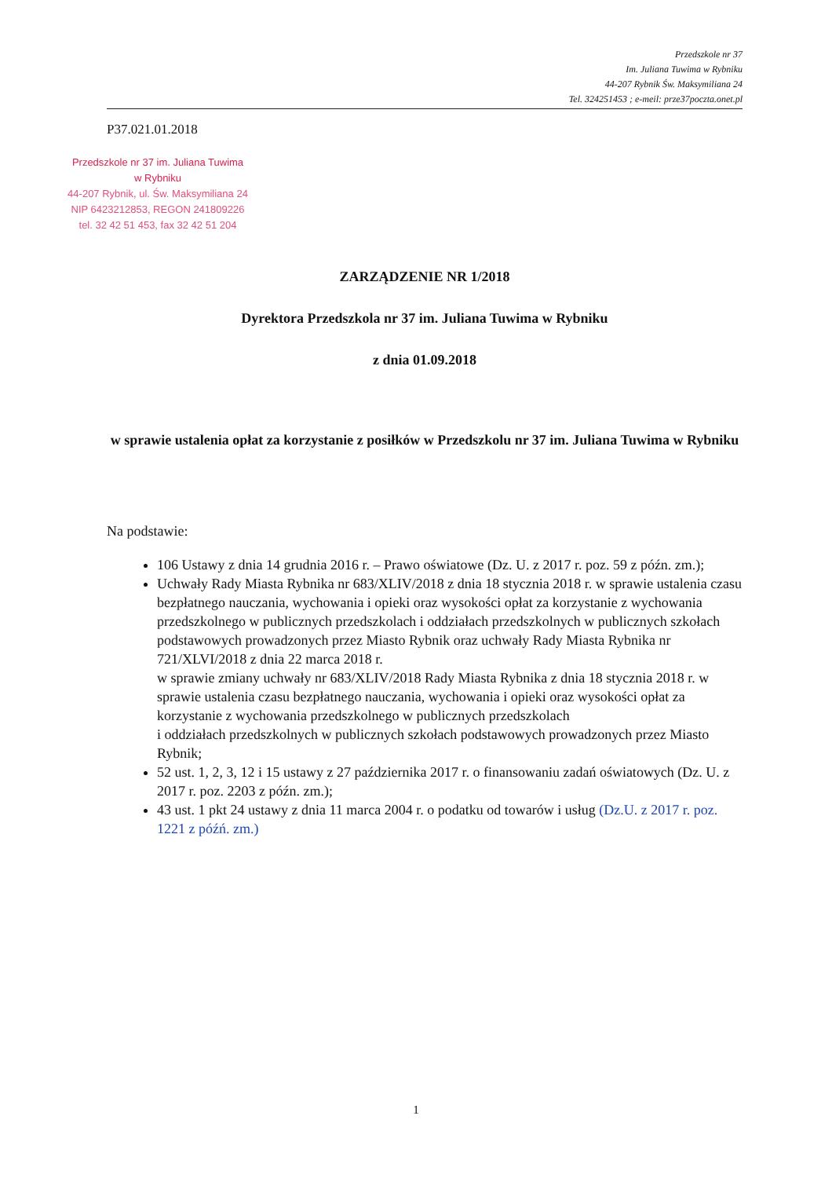Przedszkole nr 37
Im. Juliana Tuwima w Rybniku
44-207 Rybnik Św. Maksymiliana 24
Tel. 324251453 ; e-meil: prze37poczta.onet.pl
P37.021.01.2018
Przedszkole nr 37 im. Juliana Tuwima
w Rybniku
44-207 Rybnik, ul. Św. Maksymiliana 24
NIP 6423212853, REGON 241809226
tel. 32 42 51 453, fax 32 42 51 204
ZARZĄDZENIE NR 1/2018
Dyrektora Przedszkola nr 37 im. Juliana Tuwima w Rybniku
z dnia 01.09.2018
w sprawie ustalenia opłat za korzystanie z posiłków w Przedszkolu nr 37 im. Juliana Tuwima w Rybniku
Na podstawie:
106 Ustawy z dnia 14 grudnia 2016 r. – Prawo oświatowe (Dz. U. z 2017 r. poz. 59 z późn. zm.);
Uchwały Rady Miasta Rybnika nr 683/XLIV/2018 z dnia 18 stycznia 2018 r. w sprawie ustalenia czasu bezpłatnego nauczania, wychowania i opieki oraz wysokości opłat za korzystanie z wychowania przedszkolnego w publicznych przedszkolach i oddziałach przedszkolnych w publicznych szkołach podstawowych prowadzonych przez Miasto Rybnik oraz uchwały Rady Miasta Rybnika nr 721/XLVI/2018 z dnia 22 marca 2018 r.
w sprawie zmiany uchwały nr 683/XLIV/2018 Rady Miasta Rybnika z dnia 18 stycznia 2018 r. w sprawie ustalenia czasu bezpłatnego nauczania, wychowania i opieki oraz wysokości opłat za korzystanie z wychowania przedszkolnego w publicznych przedszkolach
i oddziałach przedszkolnych w publicznych szkołach podstawowych prowadzonych przez Miasto Rybnik;
52 ust. 1, 2, 3, 12 i 15 ustawy z 27 października 2017 r. o finansowaniu zadań oświatowych (Dz. U. z 2017 r. poz. 2203 z późn. zm.);
43 ust. 1 pkt 24 ustawy z dnia 11 marca 2004 r. o podatku od towarów i usług (Dz.U. z 2017 r. poz. 1221 z późń. zm.)
1